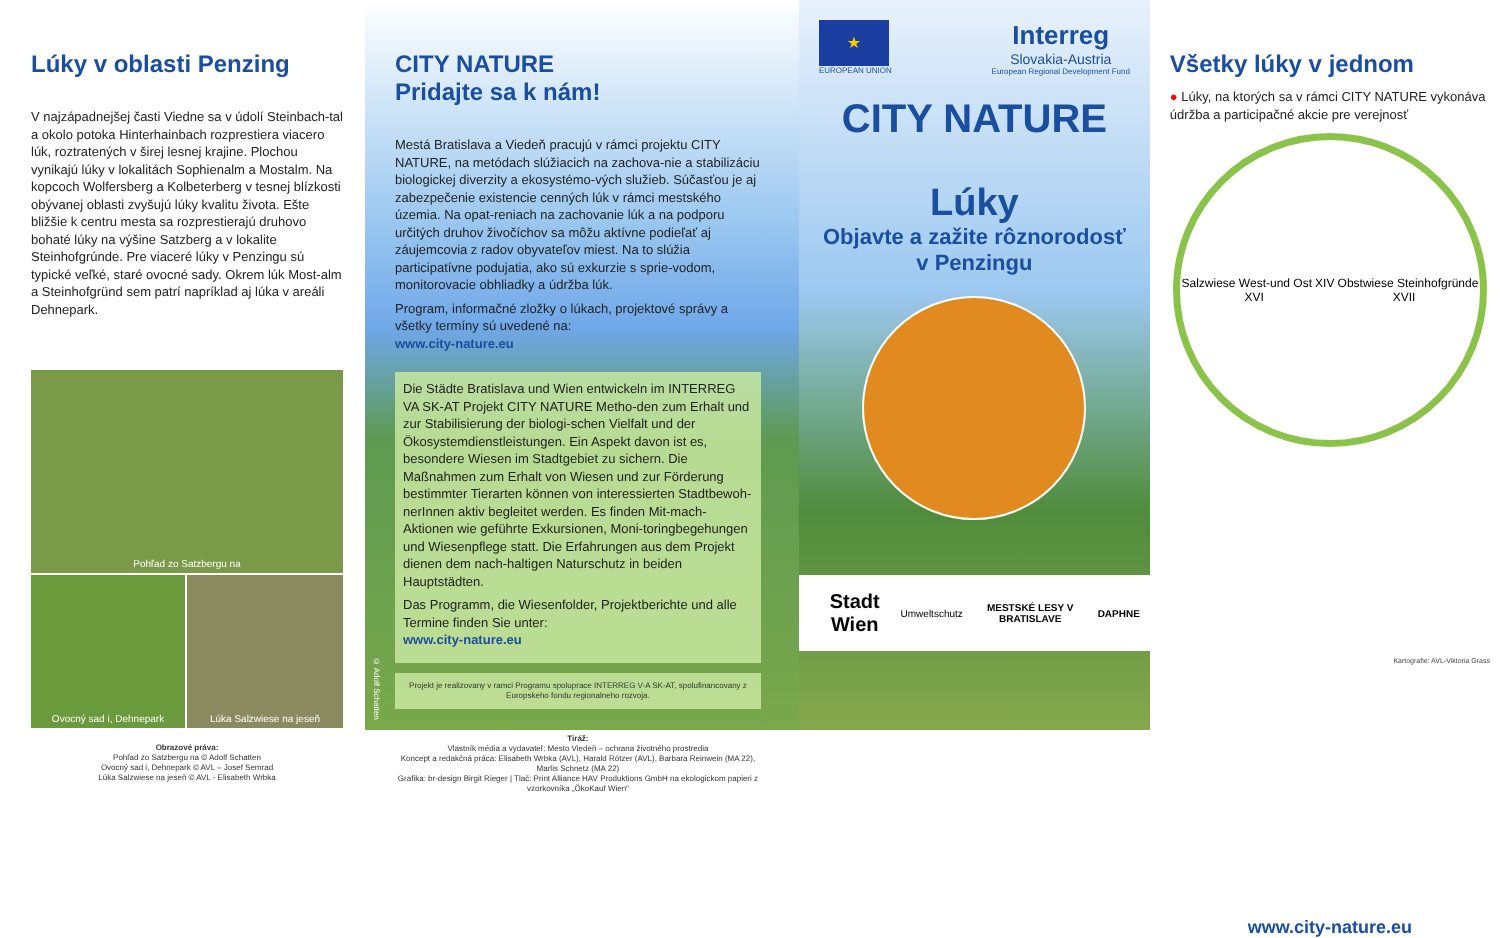Lúky v oblasti Penzing
V najzápadnejšej časti Viedne sa v údolí Steinbach-tal a okolo potoka Hinterhainbach rozprestiera viacero lúk, roztratených v širej lesnej krajine. Plochou vynikajú lúky v lokalitách Sophienalm a Mostalm. Na kopcoch Wolfersberg a Kolbeterberg v tesnej blízkosti obývanej oblasti zvyšujú lúky kvalitu života. Ešte bližšie k centru mesta sa rozprestierajú druhovo bohaté lúky na výšine Satzberg a v lokalite Steinhofgrúnde. Pre viaceré lúky v Penzingu sú typické veľké, staré ovocné sady. Okrem lúk Most-alm a Steinhofgründ sem patrí napríklad aj lúka v areáli Dehnepark.
Pohľad zo Satzbergu na
Ovocný sad i, Dehnepark Lúka Salzwiese na jeseň
Obrazové práva:
Pohľad zo Satzbergu na © Adolf Schatten
Ovocný sad i, Dehnepark © AVL – Josef Semrad
Lúka Salzwiese na jeseň © AVL - Elisabeth Wrbka
CITY NATURE
Pridajte sa k nám!
Mestá Bratislava a Viedeň pracujú v rámci projektu CITY NATURE, na metódach slúžiacich na zachova-nie a stabilizáciu biologickej diverzity a ekosystémo-vých služieb. Súčasťou je aj zabezpečenie existencie cenných lúk v rámci mestského územia. Na opat-reniach na zachovanie lúk a na podporu určitých druhov živočíchov sa môžu aktívne podieľať aj záujemcovia z radov obyvateľov miest. Na to slúžia participatívne podujatia, ako sú exkurzie s sprie-vodom, monitorovacie obhliadky a údržba lúk.
Program, informačné zložky o lúkach, projektové správy a všetky termíny sú uvedené na:
www.city-nature.eu
Die Städte Bratislava und Wien entwickeln im INTERREG VA SK-AT Projekt CITY NATURE Metho-den zum Erhalt und zur Stabilisierung der biologi-schen Vielfalt und der Ökosystemdienstleistungen. Ein Aspekt davon ist es, besondere Wiesen im Stadtgebiet zu sichern. Die Maßnahmen zum Erhalt von Wiesen und zur Förderung bestimmter Tierarten können von interessierten Stadtbewoh-nerInnen aktiv begleitet werden. Es finden Mit-mach-Aktionen wie geführte Exkursionen, Moni-toringbegehungen und Wiesenpflege statt. Die Erfahrungen aus dem Projekt dienen dem nach-haltigen Naturschutz in beiden Hauptstädten.
Das Programm, die Wiesenfolder, Projektberichte und alle Termine finden Sie unter:
www.city-nature.eu
Projekt je realizovany v ramci Programu spoluprace INTERREG V-A SK-AT, spolufinancovany z Europskeho fondu regionalneho rozvoja.
© Adolf Schatten
Tiráž:
Vlastník média a vydavateľ: Mesto Viedeň – ochrana životného prostredia
Koncept a redakčná práca: Elisabeth Wrbka (AVL), Harald Rötzer (AVL), Barbara Reinwein (MA 22), Marlis Schnetz (MA 22)
Grafika: br-design Birgit Rieger | Tlač: Print Alliance HAV Produktions GmbH na ekologickom papieri z vzorkovníka „ÖkoKauf Wien“
★
EUROPEAN UNION
Interreg
Slovakia-Austria
European Regional Development Fund
CITY NATURE
Lúky
Objavte a zažite rôznorodosť v Penzingu
Stadt Wien Umweltschutz MESTSKÉ LESY V BRATISLAVE DAPHNE
Všetky lúky v jednom
● Lúky, na ktorých sa v rámci CITY NATURE vykonáva údržba a participačné akcie pre verejnosť
Salzwiese West-und Ost XIV Obstwiese Steinhofgründe XVI XVII
Kartografie: AVL-Viktoria Grass
www.city-nature.eu